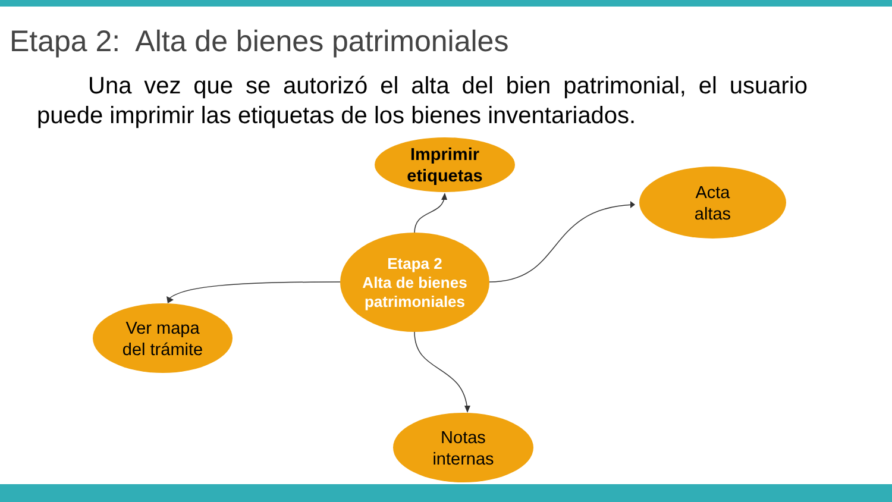Etapa 2: Alta de bienes patrimoniales
Una vez que se autorizó el alta del bien patrimonial, el usuario puede imprimir las etiquetas de los bienes inventariados.
Imprimir
etiquetas
Acta
altas
Etapa 2
Alta de bienes
patrimoniales
Ver mapa
del trámite
Notas
internas